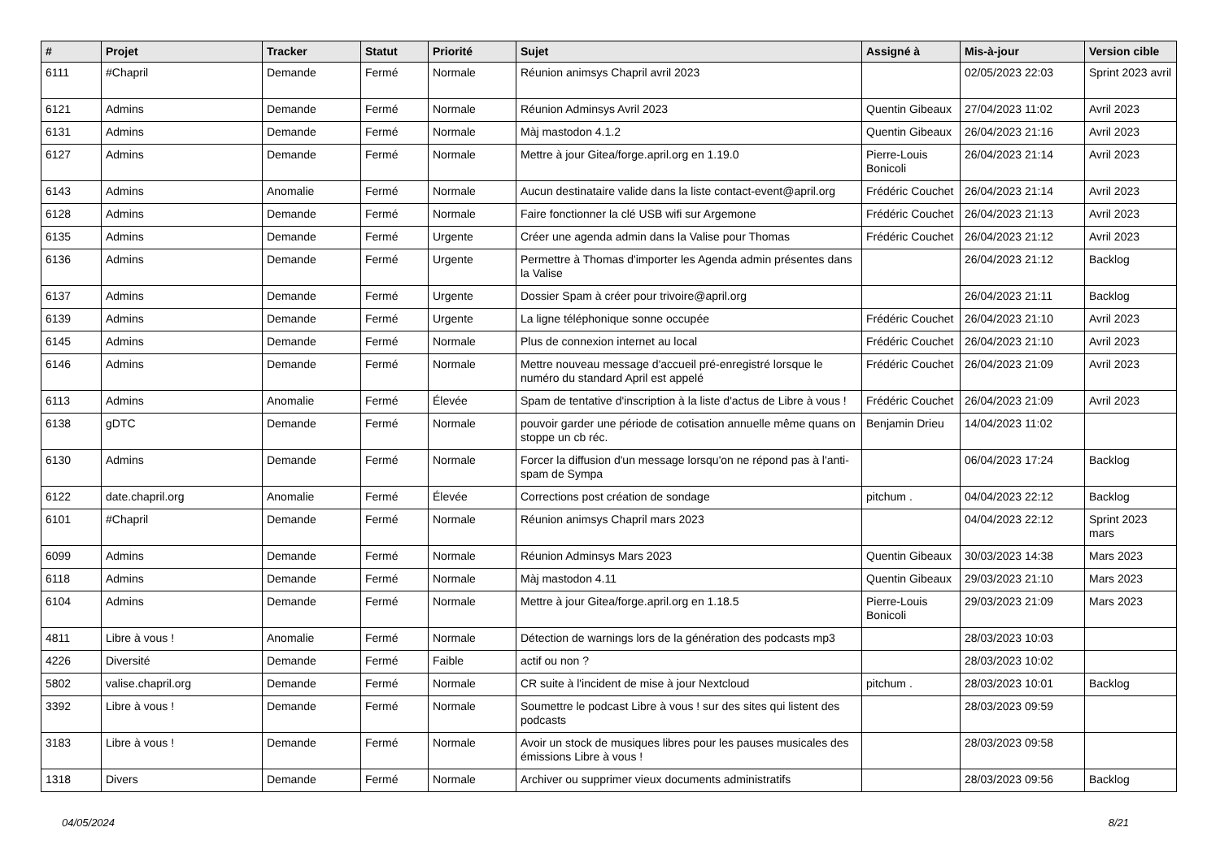| # | Projet | Tracker | Statut | Priorité | Sujet | Assigné à | Mis-à-jour | Version cible |
| --- | --- | --- | --- | --- | --- | --- | --- | --- |
| 6111 | #Chapril | Demande | Fermé | Normale | Réunion animsys Chapril avril 2023 | | 02/05/2023 22:03 | Sprint 2023 avril |
| 6121 | Admins | Demande | Fermé | Normale | Réunion Adminsys Avril 2023 | Quentin Gibeaux | 27/04/2023 11:02 | Avril 2023 |
| 6131 | Admins | Demande | Fermé | Normale | Màj mastodon 4.1.2 | Quentin Gibeaux | 26/04/2023 21:16 | Avril 2023 |
| 6127 | Admins | Demande | Fermé | Normale | Mettre à jour Gitea/forge.april.org en 1.19.0 | Pierre-Louis Bonicoli | 26/04/2023 21:14 | Avril 2023 |
| 6143 | Admins | Anomalie | Fermé | Normale | Aucun destinataire valide dans la liste contact-event@april.org | Frédéric Couchet | 26/04/2023 21:14 | Avril 2023 |
| 6128 | Admins | Demande | Fermé | Normale | Faire fonctionner la clé USB wifi sur Argemone | Frédéric Couchet | 26/04/2023 21:13 | Avril 2023 |
| 6135 | Admins | Demande | Fermé | Urgente | Créer une agenda admin dans la Valise pour Thomas | Frédéric Couchet | 26/04/2023 21:12 | Avril 2023 |
| 6136 | Admins | Demande | Fermé | Urgente | Permettre à Thomas d'importer les Agenda admin présentes dans la Valise | | 26/04/2023 21:12 | Backlog |
| 6137 | Admins | Demande | Fermé | Urgente | Dossier Spam à créer pour trivoire@april.org | | 26/04/2023 21:11 | Backlog |
| 6139 | Admins | Demande | Fermé | Urgente | La ligne téléphonique sonne occupée | Frédéric Couchet | 26/04/2023 21:10 | Avril 2023 |
| 6145 | Admins | Demande | Fermé | Normale | Plus de connexion internet au local | Frédéric Couchet | 26/04/2023 21:10 | Avril 2023 |
| 6146 | Admins | Demande | Fermé | Normale | Mettre nouveau message d'accueil pré-enregistré lorsque le numéro du standard April est appelé | Frédéric Couchet | 26/04/2023 21:09 | Avril 2023 |
| 6113 | Admins | Anomalie | Fermé | Élevée | Spam de tentative d'inscription à la liste d'actus de Libre à vous ! | Frédéric Couchet | 26/04/2023 21:09 | Avril 2023 |
| 6138 | gDTC | Demande | Fermé | Normale | pouvoir garder une période de cotisation annuelle même quans on stoppe un cb réc. | Benjamin Drieu | 14/04/2023 11:02 | |
| 6130 | Admins | Demande | Fermé | Normale | Forcer la diffusion d'un message lorsqu'on ne répond pas à l'anti-spam de Sympa | | 06/04/2023 17:24 | Backlog |
| 6122 | date.chapril.org | Anomalie | Fermé | Élevée | Corrections post création de sondage | pitchum . | 04/04/2023 22:12 | Backlog |
| 6101 | #Chapril | Demande | Fermé | Normale | Réunion animsys Chapril mars 2023 | | 04/04/2023 22:12 | Sprint 2023 mars |
| 6099 | Admins | Demande | Fermé | Normale | Réunion Adminsys Mars 2023 | Quentin Gibeaux | 30/03/2023 14:38 | Mars 2023 |
| 6118 | Admins | Demande | Fermé | Normale | Màj mastodon 4.11 | Quentin Gibeaux | 29/03/2023 21:10 | Mars 2023 |
| 6104 | Admins | Demande | Fermé | Normale | Mettre à jour Gitea/forge.april.org en 1.18.5 | Pierre-Louis Bonicoli | 29/03/2023 21:09 | Mars 2023 |
| 4811 | Libre à vous ! | Anomalie | Fermé | Normale | Détection de warnings lors de la génération des podcasts mp3 | | 28/03/2023 10:03 | |
| 4226 | Diversité | Demande | Fermé | Faible | actif ou non ? | | 28/03/2023 10:02 | |
| 5802 | valise.chapril.org | Demande | Fermé | Normale | CR suite à l'incident de mise à jour Nextcloud | pitchum . | 28/03/2023 10:01 | Backlog |
| 3392 | Libre à vous ! | Demande | Fermé | Normale | Soumettre le podcast Libre à vous ! sur des sites qui listent des podcasts | | 28/03/2023 09:59 | |
| 3183 | Libre à vous ! | Demande | Fermé | Normale | Avoir un stock de musiques libres pour les pauses musicales des émissions Libre à vous ! | | 28/03/2023 09:58 | |
| 1318 | Divers | Demande | Fermé | Normale | Archiver ou supprimer vieux documents administratifs | | 28/03/2023 09:56 | Backlog |
04/05/2024 8/21